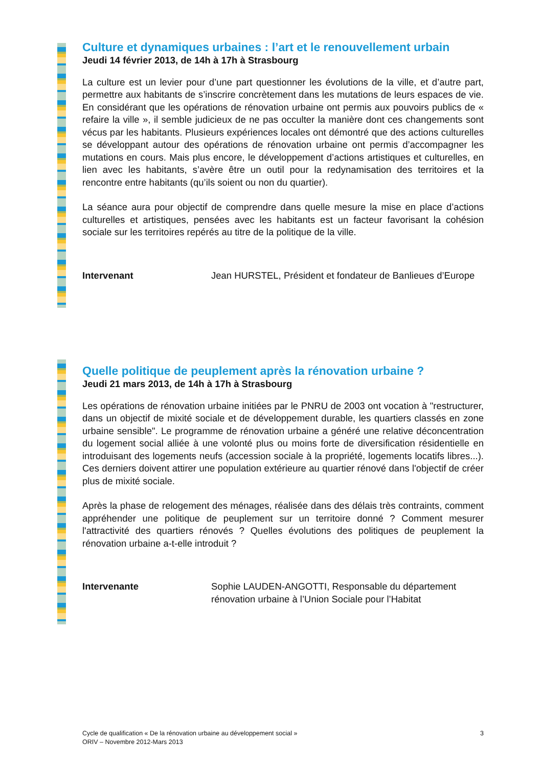Culture et dynamiques urbaines : l’art et le renouvellement urbain
Jeudi 14 février 2013, de 14h à 17h à Strasbourg
La culture est un levier pour d’une part questionner les évolutions de la ville, et d’autre part, permettre aux habitants de s’inscrire concrètement dans les mutations de leurs espaces de vie. En considérant que les opérations de rénovation urbaine ont permis aux pouvoirs publics de « refaire la ville », il semble judicieux de ne pas occulter la manière dont ces changements sont vécus par les habitants. Plusieurs expériences locales ont démontré que des actions culturelles se développant autour des opérations de rénovation urbaine ont permis d’accompagner les mutations en cours. Mais plus encore, le développement d’actions artistiques et culturelles, en lien avec les habitants, s’avère être un outil pour la redynamisation des territoires et la rencontre entre habitants (qu’ils soient ou non du quartier).
La séance aura pour objectif de comprendre dans quelle mesure la mise en place d’actions culturelles et artistiques, pensées avec les habitants est un facteur favorisant la cohésion sociale sur les territoires repérés au titre de la politique de la ville.
Intervenant Jean HURSTEL, Président et fondateur de Banlieues d’Europe
Quelle politique de peuplement après la rénovation urbaine ?
Jeudi 21 mars 2013, de 14h à 17h à Strasbourg
Les opérations de rénovation urbaine initiées par le PNRU de 2003 ont vocation à "restructurer, dans un objectif de mixité sociale et de développement durable, les quartiers classés en zone urbaine sensible". Le programme de rénovation urbaine a généré une relative déconcentration du logement social alliée à une volonté plus ou moins forte de diversification résidentielle en introduisant des logements neufs (accession sociale à la propriété, logements locatifs libres...). Ces derniers doivent attirer une population extérieure au quartier rénové dans l'objectif de créer plus de mixité sociale.
Après la phase de relogement des ménages, réalisée dans des délais très contraints, comment appréhender une politique de peuplement sur un territoire donné ? Comment mesurer l'attractivité des quartiers rénovés ? Quelles évolutions des politiques de peuplement la rénovation urbaine a-t-elle introduit ?
Intervenante Sophie LAUDEN-ANGOTTI, Responsable du département
rénovation urbaine à l’Union Sociale pour l’Habitat
Cycle de qualification « De la rénovation urbaine au développement social »
ORIV – Novembre 2012-Mars 2013
3